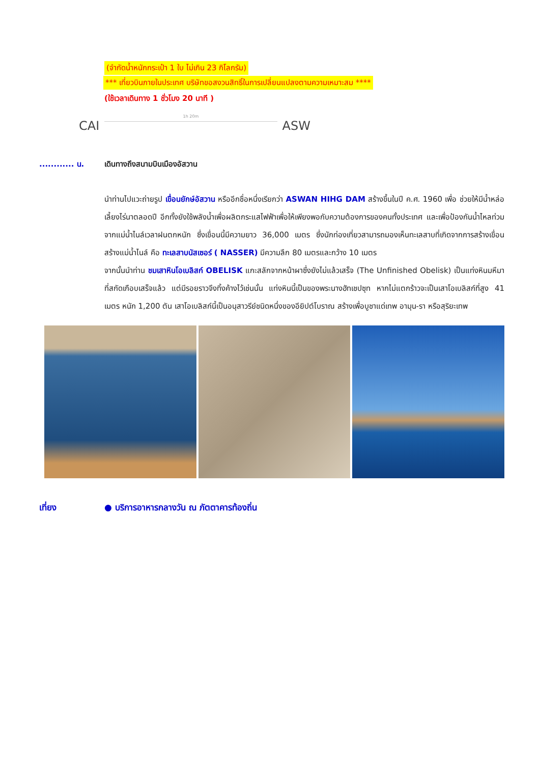(จำกัดน้ำหนักกระเป๋า 1 ใบ ไม่เกิน 23 กิโลกรัม)
*** เที่ยวบินภายในประเทศ บริษัทขอสงวนสิทธิ์ในการเปลี่ยนแปลงตามความเหมาะสม ****
(ใช้เวลาเดินทาง 1 ชั่วโมง 20 นาที )
CAI
1h 20m
ASW
............ น. เดินทางถึงสนามบินเมืองอัสวาน
นำท่านไปแวะถ่ายรูป เขื่อนยักษ์อัสวาน หรืออีกชื่อหนึ่งเรียกว่า ASWAN HIHG DAM สร้างขึ้นในปี ค.ศ. 1960 เพื่อ ช่วยให้มีน้ำหล่อเลี้ยงไร่นาตลอดปี อีกทั้งยังใช้พลังน้ำเพื่อผลิตกระแสไฟฟ้าเพื่อให้เพียงพอกับความต้องการของคนทั้งประเทศ และเพื่อป้องกันน้ำไหลท่วมจากแม่น้ำไนล์เวลาฝนตกหนัก ซึ่งเขื่อนนี้มีความยาว 36,000 เมตร ซึ่งนักท่องเที่ยวสามารถมองเห็นทะเลสาบที่เกิดจากการสร้างเขื่อนสร้างแม่น้ำไนล์ คือ ทะเลสาบนัสเซอร์ ( NASSER) มีความลึก 80 เมตรและกว้าง 10 เมตร
จากนั้นนำท่าน ชมเสาหินโอเบลิสก์ OBELISK แกะสลักจากหน้าผาซึ่งยังไม่แล้วเสร็จ (The Unfinished Obelisk) เป็นแท่งหินมหึมาที่สกัดเกือบเสร็จแล้ว แต่มีรอยราวจึงทิ้งค้างไว้เช่นนั้น แท่งหินนี้เป็นของพระนางฮัทเชปซุท หากไม่แตกร้าวจะเป็นเสาโอเบลิสก์ที่สูง 41 เมตร หนัก 1,200 ตัน เสาโอเบลิสก์นี้เป็นอนุสาวรีย์ชนิดหนึ่งของอียิปต์โบราณ สร้างเพื่อบูชาแด่เทพ อามุน-รา หรือสุริยะเทพ
เที่ยง ● บริการอาหารกลางวัน ณ ภัตตาคารท้องถิ่น